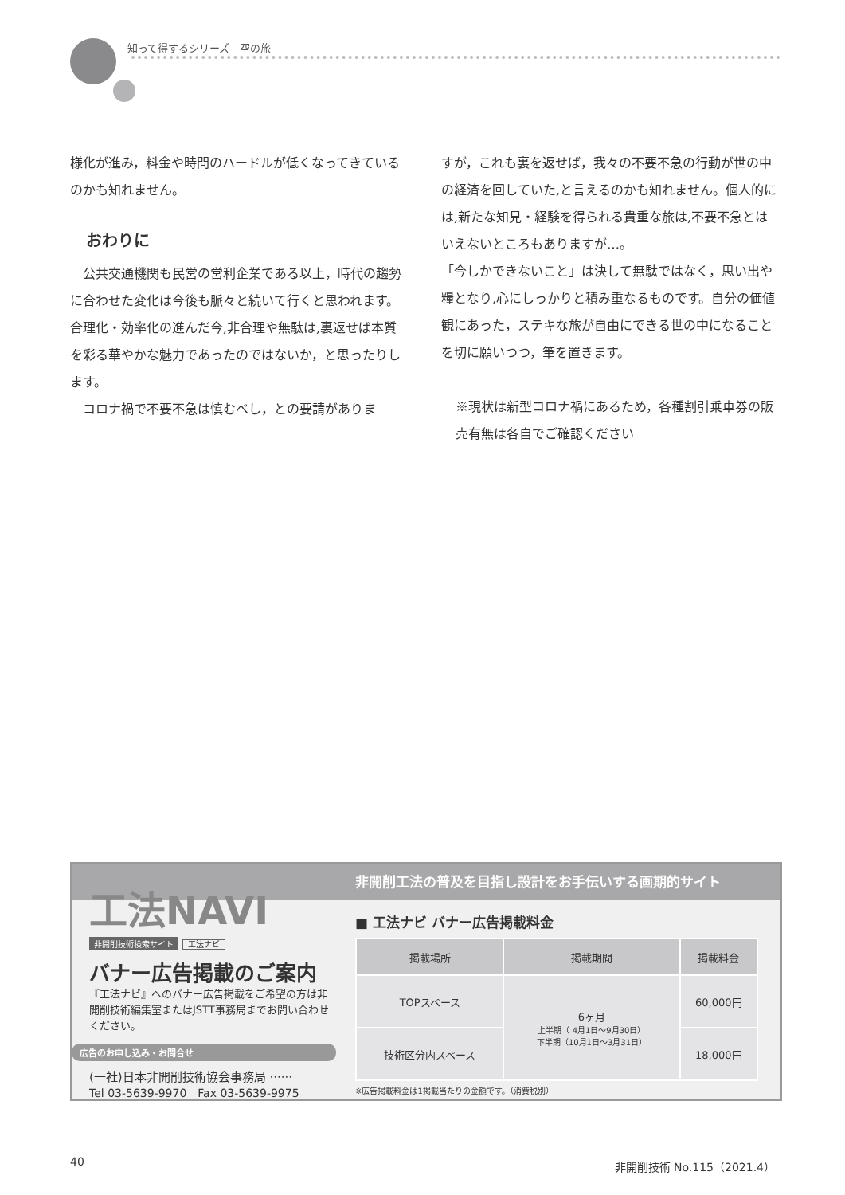知って得するシリーズ　空の旅
様化が進み，料金や時間のハードルが低くなってきているのかも知れません。
おわりに
　公共交通機関も民営の営利企業である以上，時代の趨勢に合わせた変化は今後も脈々と続いて行くと思われます。合理化・効率化の進んだ今,非合理や無駄は,裏返せば本質を彩る華やかな魅力であったのではないか，と思ったりします。
　コロナ禍で不要不急は慎むべし，との要請がありま
すが，これも裏を返せば，我々の不要不急の行動が世の中の経済を回していた,と言えるのかも知れません。個人的には,新たな知見・経験を得られる貴重な旅は,不要不急とはいえないところもありますが…。
「今しかできないこと」は決して無駄ではなく，思い出や糧となり,心にしっかりと積み重なるものです。自分の価値観にあった，ステキな旅が自由にできる世の中になることを切に願いつつ，筆を置きます。
※現状は新型コロナ禍にあるため，各種割引乗車券の販売有無は各自でご確認ください
非開削工法の普及を目指し設計をお手伝いする画期的サイト
工法NAVI
非開削技術検索サイト
工法ナビ
バナー広告掲載のご案内
『工法ナビ』へのバナー広告掲載をご希望の方は非開削技術編集室またはJSTT事務局までお問い合わせください。
広告のお申し込み・お問合せ
(一社)日本非開削技術協会事務局 ······
Tel 03-5639-9970　Fax 03-5639-9975
■ 工法ナビ バナー広告掲載料金
| 掲載場所 | 掲載期間 | 掲載料金 |
| --- | --- | --- |
| TOPスペース | 6ヶ月 上半期（ 4月1日～9月30日） 下半期（10月1日～3月31日） | 60,000円 |
| 技術区分内スペース | | 18,000円 |
※広告掲載料金は1掲載当たりの金額です。（消費税別）
40 非開削技術 No.115（2021.4）